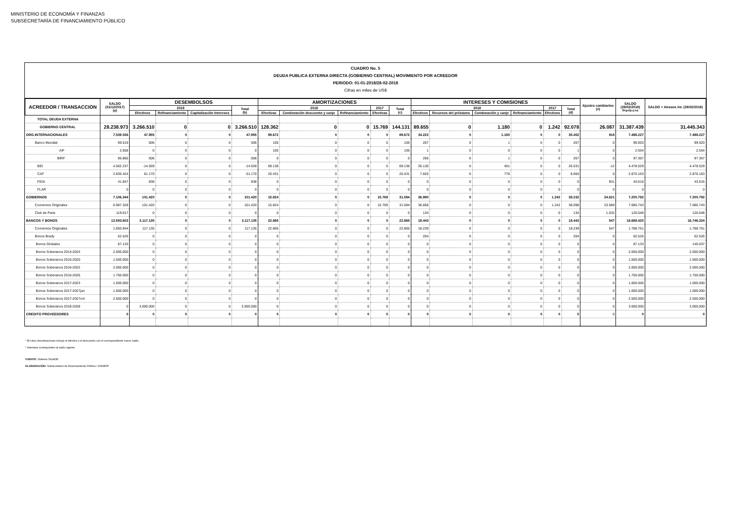MINISTERIO DE ECONOMÍA Y FINANZAS
SUBSECRETARÍA DE FINANCIAMIENTO PÚBLICO
CUADRO No. 5
DEUDA PUBLICA EXTERNA DIRECTA (GOBIERNO CENTRAL) MOVIMIENTO POR ACREEDOR
PERIODO: 01-01-2018/28-02-2018
Cifras en miles de US$
| ACREEDOR / TRANSACCION | SALDO (31/12/2017) (a) | DESEMBOLSOS | | | | AMORTIZACIONES | | | | | INTERESES Y COMISIONES | | | | | | Ajustes cambiarios (e) | SALDO (28/02/2018) f=a+b-c+e | SALDO + Atrasos Int. (28/02/2018) |
| --- | --- | --- | --- | --- | --- | --- | --- | --- | --- | --- | --- | --- | --- | --- | --- | --- | --- | --- | --- |
| | | 2018 | | | Total (b) | 2018 | | | 2017 | Total (c) | 2018 | | | | 2017 | Total (d) | | | |
| | | Efectivos | Refinanciamiento | Capitalización Intereses | | Efectivas | Condonación descuento y canje | Refinanciamiento | Efectivas | | Efectivos | Recursos del préstamo | Condonación y canje | Refinanciamiento | Efectivos | | | | |
| TOTAL DEUDA EXTERNA | | | | | | | | | | | | | | | | | | | |
| GOBIERNO CENTRAL | 28.238.973 | 3.266.510 | 0 | 0 | 3.266.510 | 128.362 | 0 | 0 | 15.769 | 144.131 | 89.655 | 0 | 1.180 | 0 | 1.242 | 92.078 | 26.087 | 31.387.439 | 31.445.343 |
| ORG.INTERNACIONALES | 7.539.026 | 47.955 | 0 | 0 | 47.955 | 89.672 | 0 | 0 | 0 | 89.672 | 34.222 | 0 | 1.180 | 0 | 0 | 35.402 | 918 | 7.498.227 | 7.498.227 |
| Banco Mundial | 99.519 | 506 | 0 | 0 | 506 | 105 | 0 | 0 | 0 | 105 | 267 | 0 | 1 | 0 | 0 | 267 | 0 | 99.920 | 99.920 |
| AIF | 2.658 | 0 | 0 | 0 | 0 | 105 | 0 | 0 | 0 | 105 | 1 | 0 | 0 | 0 | 0 | 1 | 0 | 2.554 | 2.554 |
| BIRF | 96.860 | 506 | 0 | 0 | 506 | 0 | 0 | 0 | 0 | 0 | 266 | 0 | 1 | 0 | 0 | 267 | 0 | 97.367 | 97.367 |
| BID | 4.562.237 | -14.559 | 0 | 0 | -14.559 | 69.136 | 0 | 0 | 0 | 69.136 | 26.130 | 0 | 401 | 0 | 0 | 26.531 | -12 | 4.478.529 | 4.478.529 |
| CAF | 2.835.424 | 61.170 | 0 | 0 | 61.170 | 20.431 | 0 | 0 | 0 | 20.431 | 7.825 | 0 | 778 | 0 | 0 | 8.604 | 0 | 2.876.163 | 2.876.163 |
| FIDA | 41.847 | 838 | 0 | 0 | 838 | 0 | 0 | 0 | 0 | 0 | 0 | 0 | 0 | 0 | 0 | 0 | 931 | 43.616 | 43.616 |
| FLAR | 0 | 0 | 0 | 0 | 0 | 0 | 0 | 0 | 0 | 0 | 0 | 0 | 0 | 0 | 0 | 0 | 0 | 0 | 0 |
| GOBIERNOS | 7.106.344 | 101.420 | 0 | 0 | 101.420 | 15.824 | 0 | 0 | 15.769 | 31.594 | 36.990 | 0 | 0 | 0 | 1.242 | 38.232 | 24.621 | 7.200.792 | 7.200.792 |
| Convenios Originales | 6.987.328 | 101.420 | 0 | 0 | 101.420 | 15.824 | 0 | 0 | 15.769 | 31.594 | 36.856 | 0 | 0 | 0 | 1.242 | 38.098 | 23.589 | 7.080.743 | 7.080.743 |
| Club de Paris | 119.017 | 0 | 0 | 0 | 0 | 0 | 0 | 0 | 0 | 0 | 134 | 0 | 0 | 0 | 0 | 134 | 1.032 | 120.048 | 120.048 |
| BANCOS Y BONOS | 13.593.603 | 3.117.135 | 0 | 0 | 3.117.135 | 22.865 | 0 | 0 | 0 | 22.865 | 18.443 | 0 | 0 | 0 | 0 | 18.443 | 547 | 16.688.420 | 16.746.324 |
| Convenios Originales | 1.693.944 | 117.135 | 0 | 0 | 117.135 | 22.865 | 0 | 0 | 0 | 22.865 | 18.239 | 0 | 0 | 0 | 0 | 18.239 | 547 | 1.788.761 | 1.788.761 |
| Bonos Brady | 62.526 | 0 | 0 | 0 | 0 | 0 | 0 | 0 | 0 | 0 | 204 | 0 | 0 | 0 | 0 | 204 | 0 | 62.526 | 62.526 |
| Bonos Globales | 87.133 | 0 | 0 | 0 | 0 | 0 | 0 | 0 | 0 | 0 | 0 | 0 | 0 | 0 | 0 | 0 | 0 | 87.133 | 145.037 |
| Bonos Soberanos 2014-2024 | 2.000.000 | 0 | 0 | 0 | 0 | 0 | 0 | 0 | 0 | 0 | 0 | 0 | 0 | 0 | 0 | 0 | 0 | 2.000.000 | 2.000.000 |
| Bonos Soberanos 2015-2020 | 1.500.000 | 0 | 0 | 0 | 0 | 0 | 0 | 0 | 0 | 0 | 0 | 0 | 0 | 0 | 0 | 0 | 0 | 1.500.000 | 1.500.000 |
| Bonos Soberanos 2016-2022 | 2.000.000 | 0 | 0 | 0 | 0 | 0 | 0 | 0 | 0 | 0 | 0 | 0 | 0 | 0 | 0 | 0 | 0 | 2.000.000 | 2.000.000 |
| Bonos Soberanos 2016-2026 | 1.750.000 | 0 | 0 | 0 | 0 | 0 | 0 | 0 | 0 | 0 | 0 | 0 | 0 | 0 | 0 | 0 | 0 | 1.750.000 | 1.750.000 |
| Bonos Soberanos 2017-2023 | 1.000.000 | 0 | 0 | 0 | 0 | 0 | 0 | 0 | 0 | 0 | 0 | 0 | 0 | 0 | 0 | 0 | 0 | 1.000.000 | 1.000.000 |
| Bonos Soberanos 2017-2027jun | 1.000.000 | 0 | 0 | 0 | 0 | 0 | 0 | 0 | 0 | 0 | 0 | 0 | 0 | 0 | 0 | 0 | 0 | 1.000.000 | 1.000.000 |
| Bonos Soberanos 2017-2027oct | 2.500.000 | 0 | 0 | 0 | 0 | 0 | 0 | 0 | 0 | 0 | 0 | 0 | 0 | 0 | 0 | 0 | 0 | 2.500.000 | 2.500.000 |
| Bonos Soberanos 2018-2028 | 0 | 3.000.000 | 0 | 0 | 3.000.000 | 0 | 0 | 0 | 0 | 0 | 0 | 0 | 0 | 0 | 0 | 0 | 0 | 3.000.000 | 3.000.000 |
| CREDITO PROVEEDORES | 0 | 0 | 0 | 0 | 0 | 0 | 0 | 0 | 0 | 0 | 0 | 0 | 0 | 0 | 0 | 0 | 0 | 0 | 0 |
* El rubro Amortizaciones incluye el efectivo y el descuento con el correspondiente nuevo saldo.
* Intereses corresponden al saldo vigente.
FUENTE: Sistema SIGADE
ELABORACIÓN: Subsecretaría de Financiamiento Público / DNSEFP